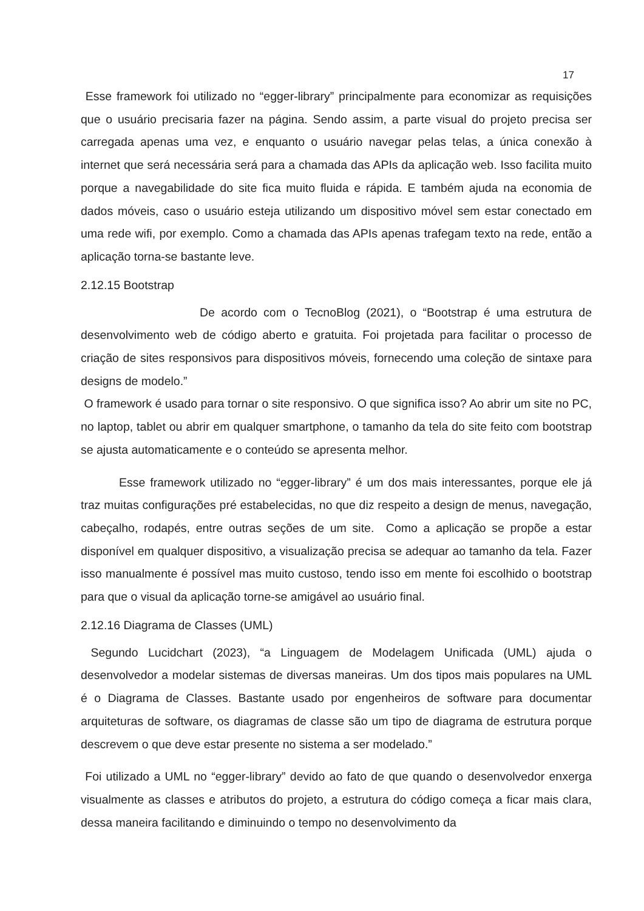17
Esse framework foi utilizado no “egger-library” principalmente para economizar as requisições que o usuário precisaria fazer na página. Sendo assim, a parte visual do projeto precisa ser carregada apenas uma vez, e enquanto o usuário navegar pelas telas, a única conexão à internet que será necessária será para a chamada das APIs da aplicação web. Isso facilita muito porque a navegabilidade do site fica muito fluida e rápida. E também ajuda na economia de dados móveis, caso o usuário esteja utilizando um dispositivo móvel sem estar conectado em uma rede wifi, por exemplo. Como a chamada das APIs apenas trafegam texto na rede, então a aplicação torna-se bastante leve.
2.12.15 Bootstrap
De acordo com o TecnoBlog (2021), o “Bootstrap é uma estrutura de desenvolvimento web de código aberto e gratuita. Foi projetada para facilitar o processo de criação de sites responsivos para dispositivos móveis, fornecendo uma coleção de sintaxe para designs de modelo.”
O framework é usado para tornar o site responsivo. O que significa isso? Ao abrir um site no PC, no laptop, tablet ou abrir em qualquer smartphone, o tamanho da tela do site feito com bootstrap se ajusta automaticamente e o conteúdo se apresenta melhor.
Esse framework utilizado no “egger-library” é um dos mais interessantes, porque ele já traz muitas configurações pré estabelecidas, no que diz respeito a design de menus, navegação, cabeçalho, rodapés, entre outras seções de um site. Como a aplicação se propõe a estar disponível em qualquer dispositivo, a visualização precisa se adequar ao tamanho da tela. Fazer isso manualmente é possível mas muito custoso, tendo isso em mente foi escolhido o bootstrap para que o visual da aplicação torne-se amigável ao usuário final.
2.12.16 Diagrama de Classes (UML)
Segundo Lucidchart (2023), “a Linguagem de Modelagem Unificada (UML) ajuda o desenvolvedor a modelar sistemas de diversas maneiras. Um dos tipos mais populares na UML é o Diagrama de Classes. Bastante usado por engenheiros de software para documentar arquiteturas de software, os diagramas de classe são um tipo de diagrama de estrutura porque descrevem o que deve estar presente no sistema a ser modelado.”
Foi utilizado a UML no “egger-library” devido ao fato de que quando o desenvolvedor enxerga visualmente as classes e atributos do projeto, a estrutura do código começa a ficar mais clara, dessa maneira facilitando e diminuindo o tempo no desenvolvimento da